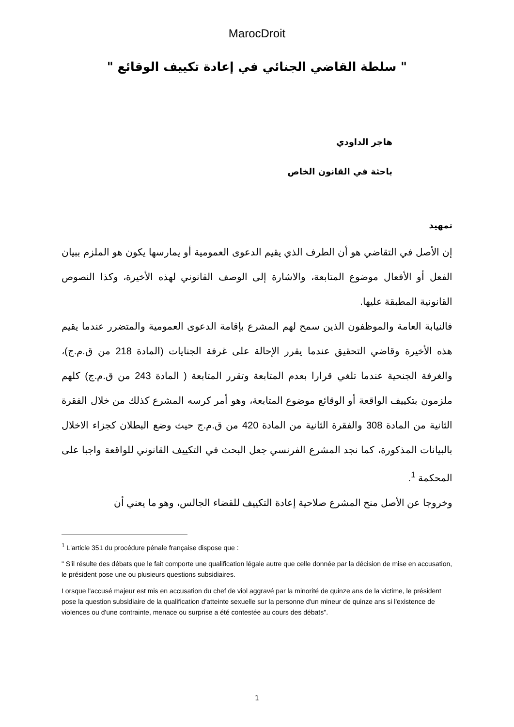MarocDroit
" سلطة القاضي الجنائي في إعادة تكييف الوقائع "
هاجر الداودي
باحثة في القانون الخاص
تمهيد
إن الأصل في التقاضي هو أن الطرف الذي يقيم الدعوى العمومية أو يمارسها يكون هو الملزم ببيان الفعل أو الأفعال موضوع المتابعة، والاشارة إلى الوصف القانوني لهذه الأخيرة، وكذا النصوص القانونية المطبقة عليها.
فالنيابة العامة والموظفون الذين سمح لهم المشرع بإقامة الدعوى العمومية والمتضرر عندما يقيم هذه الأخيرة وقاضي التحقيق عندما يقرر الإحالة على غرفة الجنايات (المادة 218 من ق.م.ج)، والغرفة الجنحية عندما تلغي قرارا بعدم المتابعة وتقرر المتابعة ( المادة 243 من ق.م.ج) كلهم ملزمون بتكييف الواقعة أو الوقائع موضوع المتابعة، وهو أمر كرسه المشرع كذلك من خلال الفقرة الثانية من المادة 308 والفقرة الثانية من المادة 420 من ق.م.ج حيث وضع البطلان كجزاء الاخلال بالبيانات المذكورة، كما نجد المشرع الفرنسي جعل البحث في التكييف القانوني للواقعة واجبا على المحكمة <sup>1</sup>.
وخروجا عن الأصل منح المشرع صلاحية إعادة التكييف للقضاء الجالس، وهو ما يعني أن
<sup>1</sup> L'article 351 du procédure pénale française dispose que :
" S'il résulte des débats que le fait comporte une qualification légale autre que celle donnée par la décision de mise en accusation, le président pose une ou plusieurs questions subsidiaires.
Lorsque l'accusé majeur est mis en accusation du chef de viol aggravé par la minorité de quinze ans de la victime, le président pose la question subsidiaire de la qualification d'atteinte sexuelle sur la personne d'un mineur de quinze ans si l'existence de violences ou d'une contrainte, menace ou surprise a été contestée au cours des débats".
1